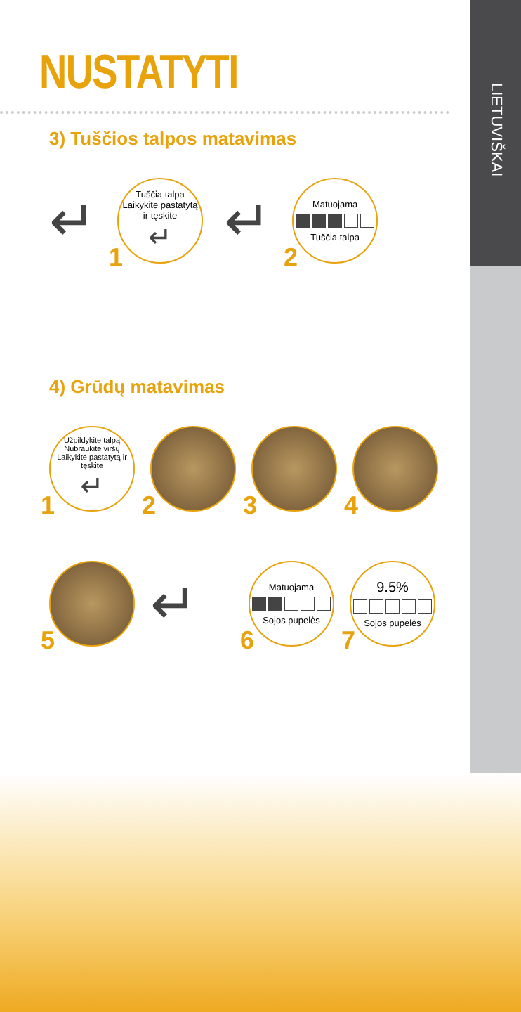LIETUVIŠKAI
NUSTATYTI
3) Tuščios talpos matavimas
↵
Tuščia talpa
Laikykite pastatytą
ir tęskite
↵
1
↵
Matuojama
Tuščia talpa
2
4) Grūdų matavimas
Užpildykite talpą
Nubraukite viršų
Laikykite pastatytą ir tęskite
↵
1
2 3 4
5
↵
Matuojama
Sojos pupelės
6
9.5%
Sojos pupelės
7